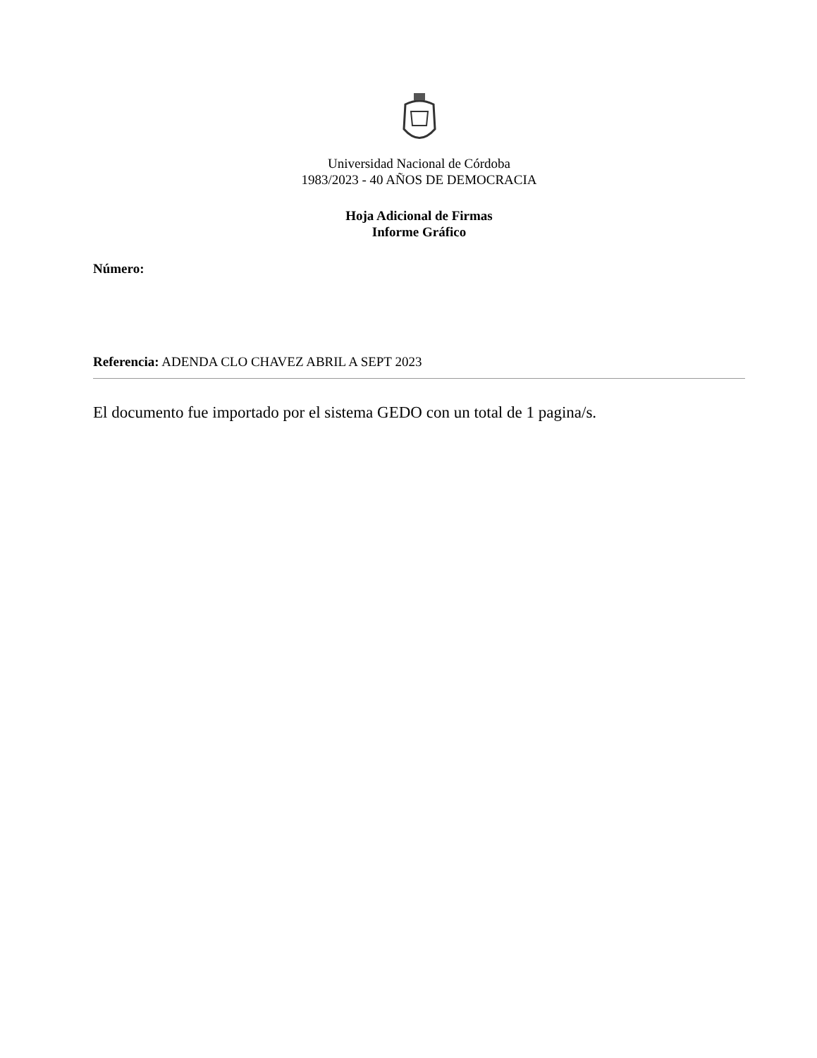Universidad Nacional de Córdoba
1983/2023 - 40 AÑOS DE DEMOCRACIA
Hoja Adicional de Firmas
Informe Gráfico
Número:
Referencia: ADENDA CLO CHAVEZ ABRIL A SEPT 2023
El documento fue importado por el sistema GEDO con un total de 1 pagina/s.